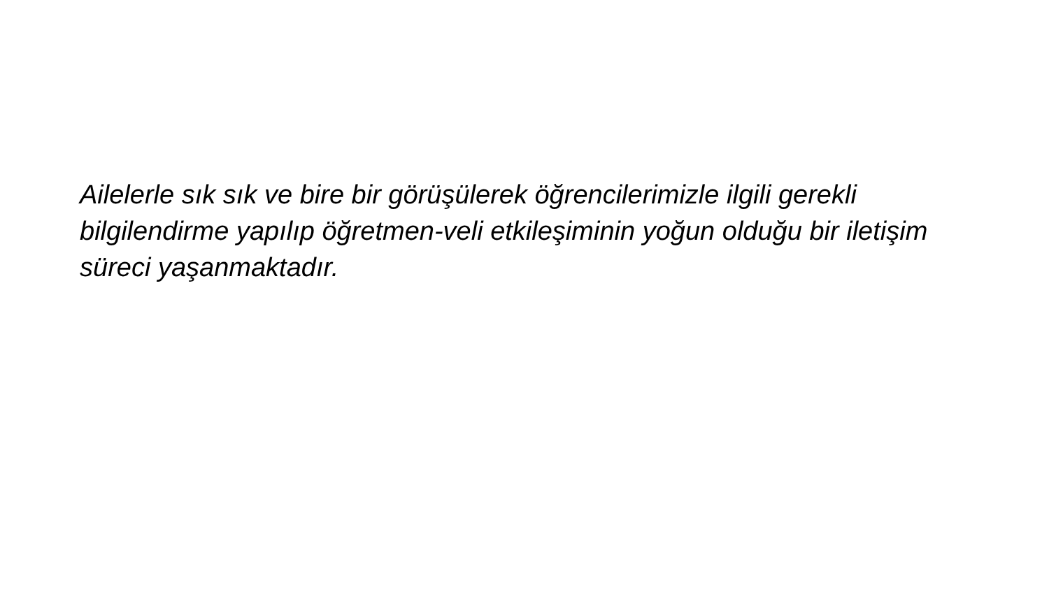Ailelerle sık sık ve bire bir görüşülerek öğrencilerimizle ilgili gerekli bilgilendirme yapılıp öğretmen-veli etkileşiminin yoğun olduğu bir iletişim süreci yaşanmaktadır.